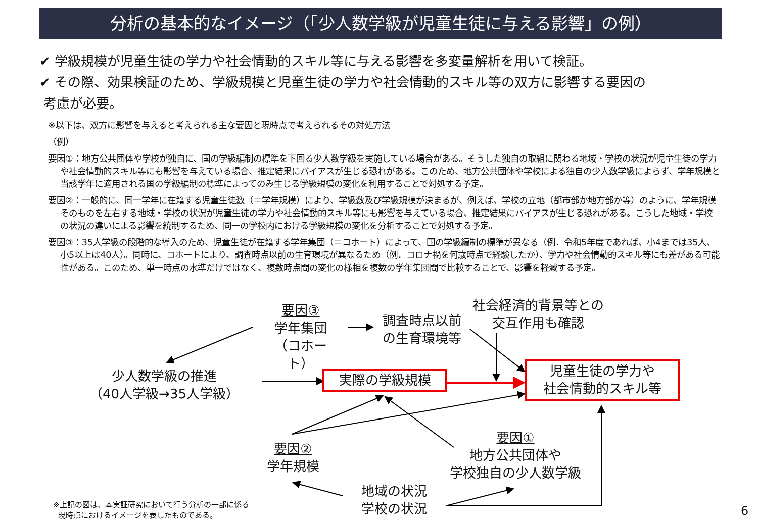分析の基本的なイメージ（「少人数学級が児童生徒に与える影響」の例）
✔ 学級規模が児童生徒の学力や社会情動的スキル等に与える影響を多変量解析を用いて検証。
✔ その際、効果検証のため、学級規模と児童生徒の学力や社会情動的スキル等の双方に影響する要因の
考慮が必要。
※以下は、双方に影響を与えると考えられる主な要因と現時点で考えられるその対処方法
（例）
要因①：地方公共団体や学校が独自に、国の学級編制の標準を下回る少人数学級を実施している場合がある。そうした独自の取組に関わる地域・学校の状況が児童生徒の学力や社会情動的スキル等にも影響を与えている場合、推定結果にバイアスが生じる恐れがある。このため、地方公共団体や学校による独自の少人数学級によらず、学年規模と当該学年に適用される国の学級編制の標準によってのみ生じる学級規模の変化を利用することで対処する予定。
要因②：一般的に、同一学年に在籍する児童生徒数（＝学年規模）により、学級数及び学級規模が決まるが、例えば、学校の立地（都市部か地方部か等）のように、学年規模そのものを左右する地域・学校の状況が児童生徒の学力や社会情動的スキル等にも影響を与えている場合、推定結果にバイアスが生じる恐れがある。こうした地域・学校の状況の違いによる影響を統制するため、同一の学校内における学級規模の変化を分析することで対処する予定。
要因③：35人学級の段階的な導入のため、児童生徒が在籍する学年集団（＝コホート）によって、国の学級編制の標準が異なる（例．令和5年度であれば、小4までは35人、小5以上は40人）。同時に、コホートにより、調査時点以前の生育環境が異なるため（例．コロナ禍を何歳時点で経験したか）、学力や社会情動的スキル等にも差がある可能性がある。このため、単一時点の水準だけではなく、複数時点間の変化の様相を複数の学年集団間で比較することで、影響を軽減する予定。
要因③
学年集団
（コホート）
調査時点以前
の生育環境等
社会経済的背景等との
交互作用も確認
少人数学級の推進
（40人学級→35人学級）
実際の学級規模
児童生徒の学力や
社会情動的スキル等
要因②
学年規模
要因①
地方公共団体や
学校独自の少人数学級
地域の状況
学校の状況
※上記の図は、本実証研究において行う分析の一部に係る
現時点におけるイメージを表したものである。
6